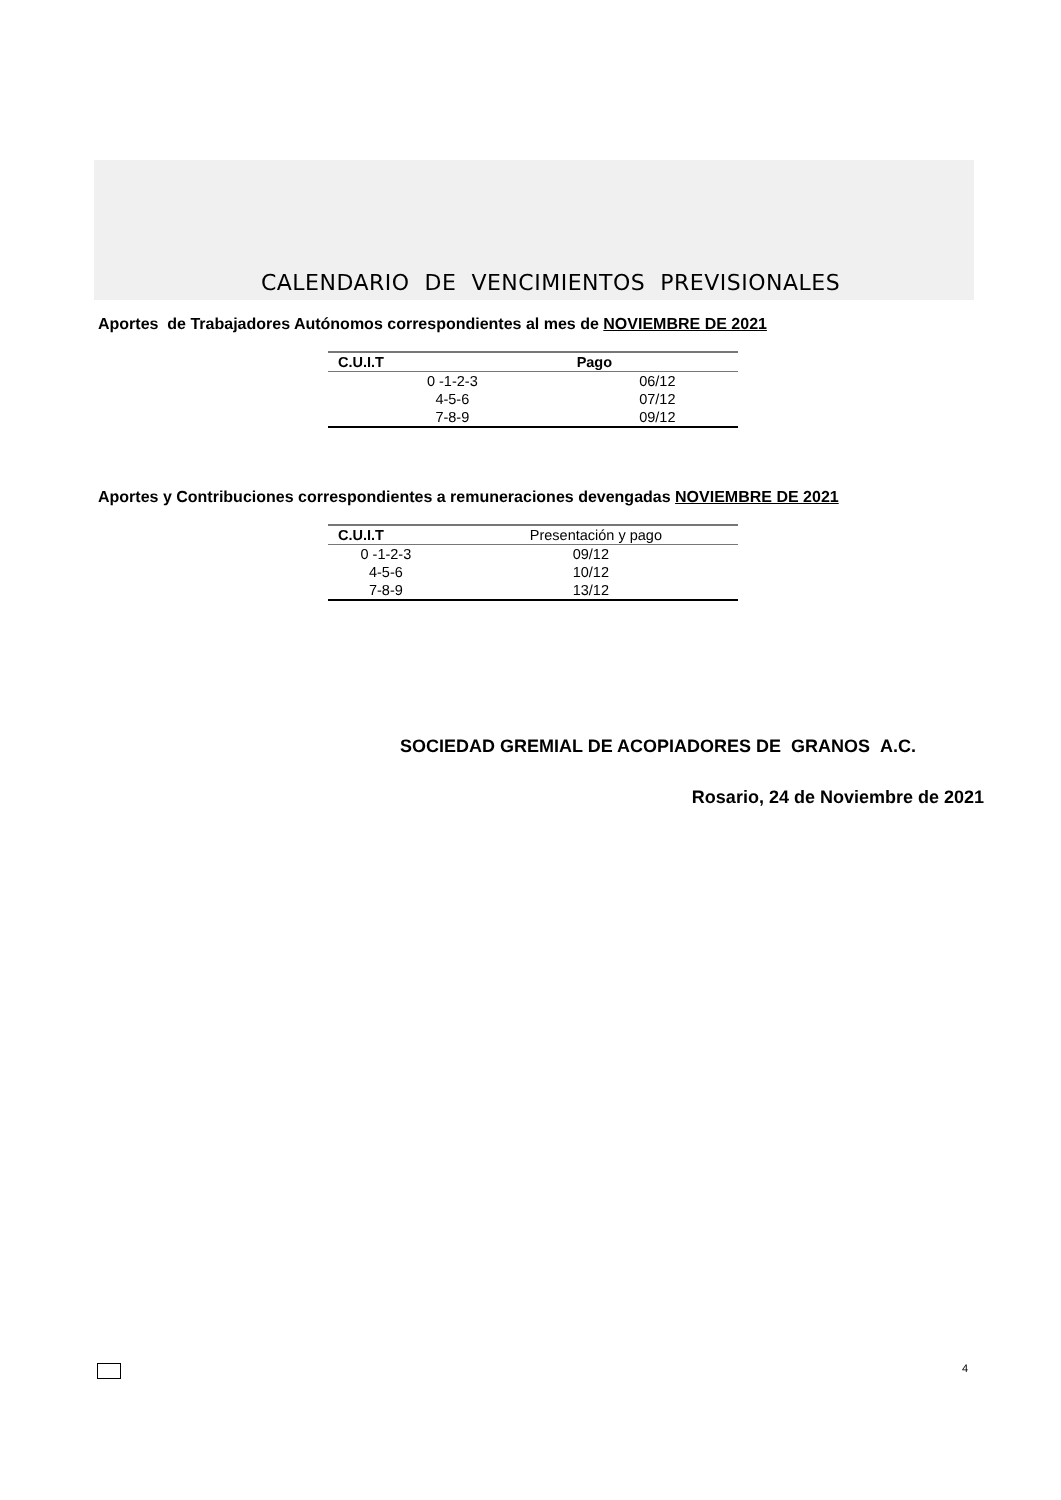CALENDARIO DE VENCIMIENTOS PREVISIONALES
Aportes de Trabajadores Autónomos correspondientes al mes de NOVIEMBRE DE 2021
| C.U.I.T | Pago |
| --- | --- |
| 0 -1-2-3 | 06/12 |
| 4-5-6 | 07/12 |
| 7-8-9 | 09/12 |
Aportes y Contribuciones correspondientes a remuneraciones devengadas NOVIEMBRE DE 2021
| C.U.I.T | Presentación y pago |
| --- | --- |
| 0 -1-2-3 | 09/12 |
| 4-5-6 | 10/12 |
| 7-8-9 | 13/12 |
SOCIEDAD GREMIAL DE ACOPIADORES DE GRANOS A.C.
Rosario, 24 de Noviembre de 2021
4